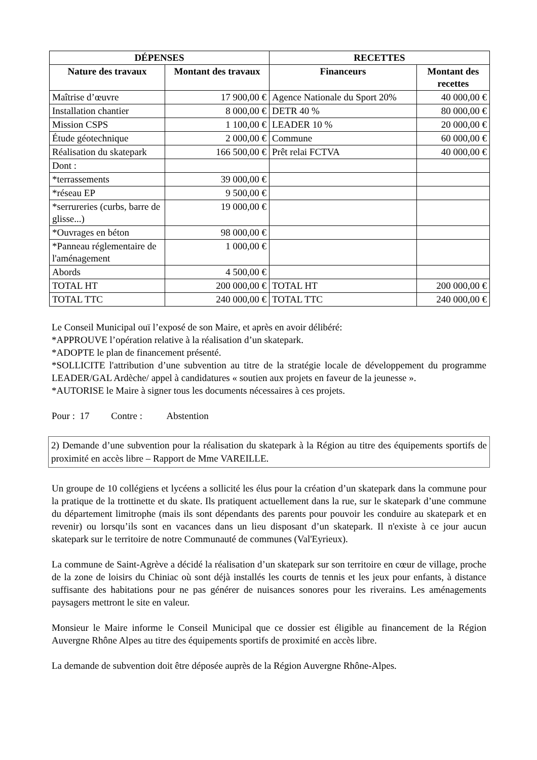| DÉPENSES | | RECETTES | |
| --- | --- | --- | --- |
| Nature des travaux | Montant des travaux | Financeurs | Montant des recettes |
| Maîtrise d’œuvre | 17 900,00 € | Agence Nationale du Sport 20% | 40 000,00 € |
| Installation chantier | 8 000,00 € | DETR 40 % | 80 000,00 € |
| Mission CSPS | 1 100,00 € | LEADER 10 % | 20 000,00 € |
| Étude géotechnique | 2 000,00 € | Commune | 60 000,00 € |
| Réalisation du skatepark | 166 500,00 € | Prêt relai FCTVA | 40 000,00 € |
| Dont : | | | |
| *terrassements | 39 000,00 € | | |
| *réseau EP | 9 500,00 € | | |
| *serrureries (curbs, barre de glisse...) | 19 000,00 € | | |
| *Ouvrages en béton | 98 000,00 € | | |
| *Panneau réglementaire de l'aménagement | 1 000,00 € | | |
| Abords | 4 500,00 € | | |
| TOTAL HT | 200 000,00 € | TOTAL HT | 200 000,00 € |
| TOTAL TTC | 240 000,00 € | TOTAL TTC | 240 000,00 € |
Le Conseil Municipal ouï l’exposé de son Maire, et après en avoir délibéré:
*APPROUVE l’opération relative à la réalisation d’un skatepark.
*ADOPTE le plan de financement présenté.
*SOLLICITE l'attribution d’une subvention au titre de la stratégie locale de développement du programme LEADER/GAL Ardèche/ appel à candidatures « soutien aux projets en faveur de la jeunesse ».
*AUTORISE le Maire à signer tous les documents nécessaires à ces projets.
Pour : 17 Contre : Abstention
2) Demande d’une subvention pour la réalisation du skatepark à la Région au titre des équipements sportifs de proximité en accès libre – Rapport de Mme VAREILLE.
Un groupe de 10 collégiens et lycéens a sollicité les élus pour la création d’un skatepark dans la commune pour la pratique de la trottinette et du skate. Ils pratiquent actuellement dans la rue, sur le skatepark d’une commune du département limitrophe (mais ils sont dépendants des parents pour pouvoir les conduire au skatepark et en revenir) ou lorsqu’ils sont en vacances dans un lieu disposant d’un skatepark. Il n'existe à ce jour aucun skatepark sur le territoire de notre Communauté de communes (Val'Eyrieux).
La commune de Saint-Agrève a décidé la réalisation d’un skatepark sur son territoire en cœur de village, proche de la zone de loisirs du Chiniac où sont déjà installés les courts de tennis et les jeux pour enfants, à distance suffisante des habitations pour ne pas générer de nuisances sonores pour les riverains. Les aménagements paysagers mettront le site en valeur.
Monsieur le Maire informe le Conseil Municipal que ce dossier est éligible au financement de la Région Auvergne Rhône Alpes au titre des équipements sportifs de proximité en accès libre.
La demande de subvention doit être déposée auprès de la Région Auvergne Rhône-Alpes.